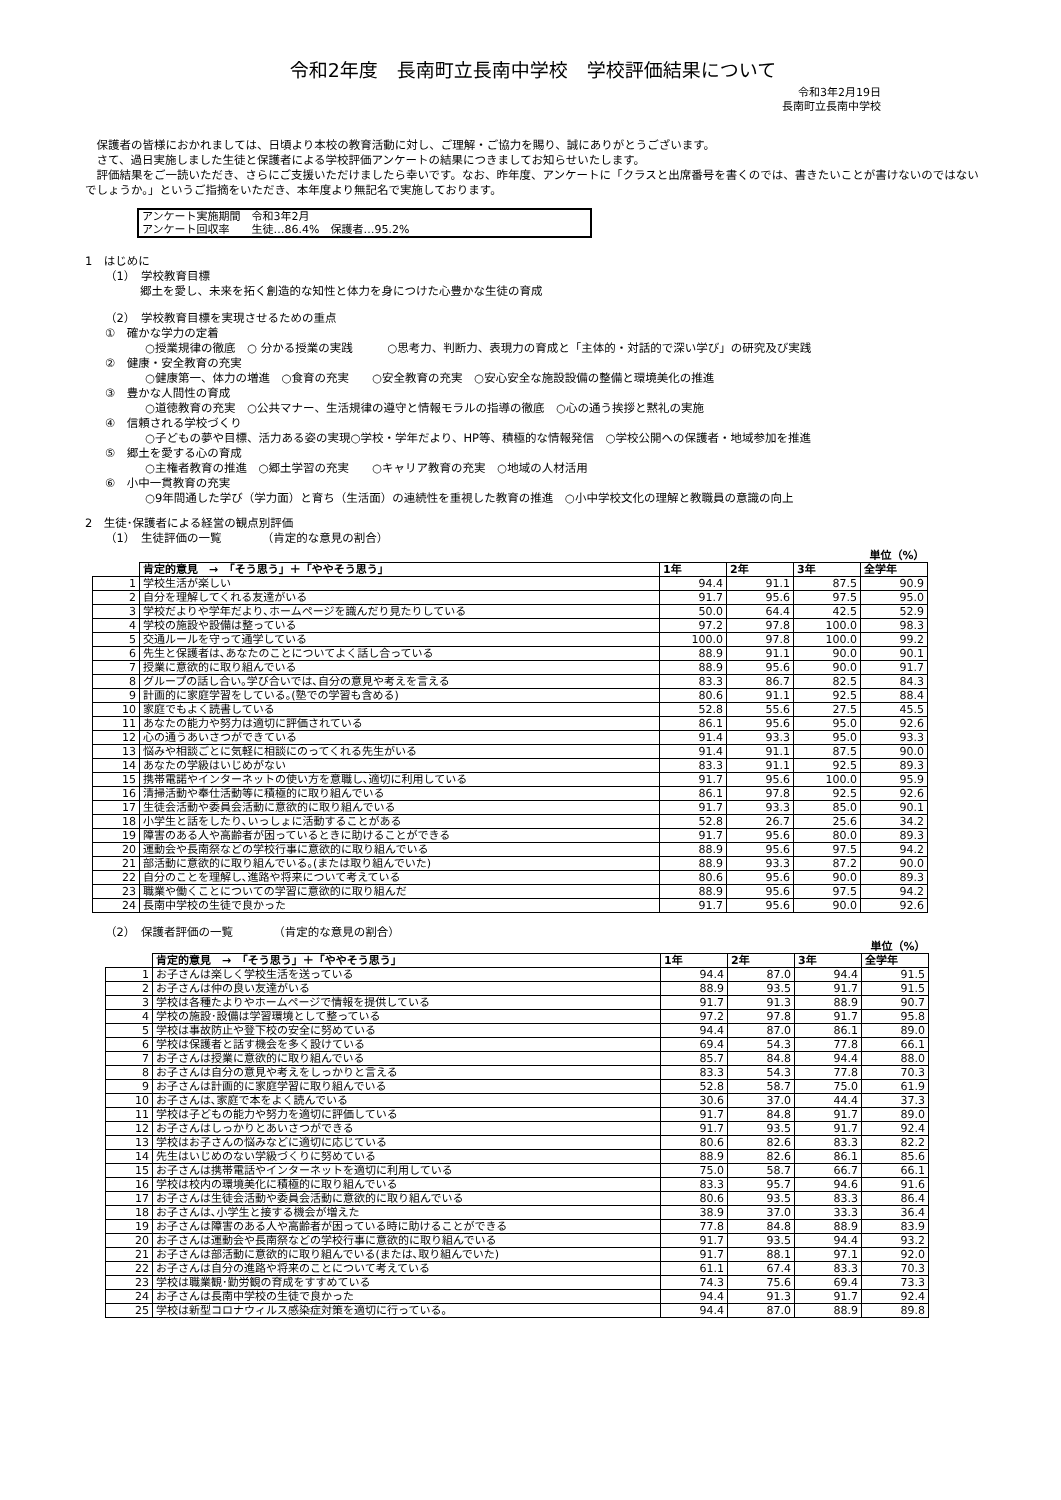令和2年度　長南町立長南中学校　学校評価結果について
令和3年2月19日
長南町立長南中学校
　保護者の皆様におかれましては、日頃より本校の教育活動に対し、ご理解・ご協力を賜り、誠にありがとうございます。
　さて、過日実施しました生徒と保護者による学校評価アンケートの結果につきましてお知らせいたします。
　評価結果をご一読いただき、さらにご支援いただけましたら幸いです。なお、昨年度、アンケートに「クラスと出席番号を書くのでは、書きたいことが書けないのではないでしょうか。」というご指摘をいただき、本年度より無記名で実施しております。
アンケート実施期間　令和3年2月
アンケート回収率　　生徒…86.4%　保護者…95.2%
1　はじめに
（1）　学校教育目標
郷土を愛し、未来を拓く創造的な知性と体力を身につけた心豊かな生徒の育成
（2）　学校教育目標を実現させるための重点
①　確かな学力の定着
○授業規律の徹底　○ 分かる授業の実践　　　○思考力、判断力、表現力の育成と「主体的・対話的で深い学び」の研究及び実践
②　健康・安全教育の充実
○健康第一、体力の増進　○食育の充実　　○安全教育の充実　○安心安全な施設設備の整備と環境美化の推進
③　豊かな人間性の育成
○道徳教育の充実　○公共マナー、生活規律の遵守と情報モラルの指導の徹底　○心の通う挨拶と黙礼の実施
④　信頼される学校づくり
○子どもの夢や目標、活力ある姿の実現○学校・学年だより、HP等、積極的な情報発信　○学校公開への保護者・地域参加を推進
⑤　郷土を愛する心の育成
○主権者教育の推進　○郷土学習の充実　　○キャリア教育の充実　○地域の人材活用
⑥　小中一貫教育の充実
○9年間通した学び（学力面）と育ち（生活面）の連続性を重視した教育の推進　○小中学校文化の理解と教職員の意識の向上
2　生徒･保護者による経営の観点別評価
（1）　生徒評価の一覧　　　　（肯定的な意見の割合）
| | | | | | 単位（%） |
| | 肯定的意見 → 「そう思う」＋「ややそう思う」 | 1年 | 2年 | 3年 | 全学年 |
| 1 | 学校生活が楽しい | 94.4 | 91.1 | 87.5 | 90.9 |
| 2 | 自分を理解してくれる友達がいる | 91.7 | 95.6 | 97.5 | 95.0 |
| 3 | 学校だよりや学年だより､ホームページを識んだり見たりしている | 50.0 | 64.4 | 42.5 | 52.9 |
| 4 | 学校の施設や設備は整っている | 97.2 | 97.8 | 100.0 | 98.3 |
| 5 | 交通ルールを守って通学している | 100.0 | 97.8 | 100.0 | 99.2 |
| 6 | 先生と保護者は､あなたのことについてよく話し合っている | 88.9 | 91.1 | 90.0 | 90.1 |
| 7 | 授業に意欲的に取り組んでいる | 88.9 | 95.6 | 90.0 | 91.7 |
| 8 | グループの話し合い｡学び合いでは､自分の意見や考えを言える | 83.3 | 86.7 | 82.5 | 84.3 |
| 9 | 計画的に家庭学習をしている｡(塾での学習も含める) | 80.6 | 91.1 | 92.5 | 88.4 |
| 10 | 家庭でもよく読書している | 52.8 | 55.6 | 27.5 | 45.5 |
| 11 | あなたの能力や努力は適切に評価されている | 86.1 | 95.6 | 95.0 | 92.6 |
| 12 | 心の通うあいさつができている | 91.4 | 93.3 | 95.0 | 93.3 |
| 13 | 悩みや相談ごとに気軽に相談にのってくれる先生がいる | 91.4 | 91.1 | 87.5 | 90.0 |
| 14 | あなたの学級はいじめがない | 83.3 | 91.1 | 92.5 | 89.3 |
| 15 | 携帯電諾やインターネットの使い方を意職し､適切に利用している | 91.7 | 95.6 | 100.0 | 95.9 |
| 16 | 清掃活動や奉仕活動等に積極的に取り組んでいる | 86.1 | 97.8 | 92.5 | 92.6 |
| 17 | 生徒会活動や委員会活動に意欲的に取り組んでいる | 91.7 | 93.3 | 85.0 | 90.1 |
| 18 | 小学生と話をしたり､いっしょに活動することがある | 52.8 | 26.7 | 25.6 | 34.2 |
| 19 | 障害のある人や高齢者が困っているときに助けることができる | 91.7 | 95.6 | 80.0 | 89.3 |
| 20 | 運動会や長南祭などの学校行事に意欲的に取り組んでいる | 88.9 | 95.6 | 97.5 | 94.2 |
| 21 | 部活動に意欲的に取り組んでいる｡(または取り組んでいた) | 88.9 | 93.3 | 87.2 | 90.0 |
| 22 | 自分のことを理解し､進路や将来について考えている | 80.6 | 95.6 | 90.0 | 89.3 |
| 23 | 職業や働くことについての学習に意欲的に取り組んだ | 88.9 | 95.6 | 97.5 | 94.2 |
| 24 | 長南中学校の生徒で良かった | 91.7 | 95.6 | 90.0 | 92.6 |
（2）　保護者評価の一覧　　　　（肯定的な意見の割合）
| | | | | | 単位（%） |
| | 肯定的意見 → 「そう思う」＋「ややそう思う」 | 1年 | 2年 | 3年 | 全学年 |
| 1 | お子さんは楽しく学校生活を送っている | 94.4 | 87.0 | 94.4 | 91.5 |
| 2 | お子さんは仲の良い友達がいる | 88.9 | 93.5 | 91.7 | 91.5 |
| 3 | 学校は各種たよりやホームページで情報を提供している | 91.7 | 91.3 | 88.9 | 90.7 |
| 4 | 学校の施設･設備は学習環境として整っている | 97.2 | 97.8 | 91.7 | 95.8 |
| 5 | 学校は事故防止や登下校の安全に努めている | 94.4 | 87.0 | 86.1 | 89.0 |
| 6 | 学校は保護者と話す機会を多く設けている | 69.4 | 54.3 | 77.8 | 66.1 |
| 7 | お子さんは授業に意欲的に取り組んでいる | 85.7 | 84.8 | 94.4 | 88.0 |
| 8 | お子さんは自分の意見や考えをしっかりと言える | 83.3 | 54.3 | 77.8 | 70.3 |
| 9 | お子さんは計画的に家庭学習に取り組んでいる | 52.8 | 58.7 | 75.0 | 61.9 |
| 10 | お子さんは､家庭で本をよく読んでいる | 30.6 | 37.0 | 44.4 | 37.3 |
| 11 | 学校は子どもの能力や努力を適切に評価している | 91.7 | 84.8 | 91.7 | 89.0 |
| 12 | お子さんはしっかりとあいさつができる | 91.7 | 93.5 | 91.7 | 92.4 |
| 13 | 学校はお子さんの悩みなどに適切に応じている | 80.6 | 82.6 | 83.3 | 82.2 |
| 14 | 先生はいじめのない学級づくりに努めている | 88.9 | 82.6 | 86.1 | 85.6 |
| 15 | お子さんは携帯電話やインターネットを適切に利用している | 75.0 | 58.7 | 66.7 | 66.1 |
| 16 | 学校は校内の環境美化に積極的に取り組んでいる | 83.3 | 95.7 | 94.6 | 91.6 |
| 17 | お子さんは生徒会活動や委員会活動に意欲的に取り組んでいる | 80.6 | 93.5 | 83.3 | 86.4 |
| 18 | お子さんは､小学生と接する機会が増えた | 38.9 | 37.0 | 33.3 | 36.4 |
| 19 | お子さんは障害のある人や高齢者が困っている時に助けることができる | 77.8 | 84.8 | 88.9 | 83.9 |
| 20 | お子さんは運動会や長南祭などの学校行事に意欲的に取り組んでいる | 91.7 | 93.5 | 94.4 | 93.2 |
| 21 | お子さんは部活動に意欲的に取り組んでいる(または､取り組んでいた) | 91.7 | 88.1 | 97.1 | 92.0 |
| 22 | お子さんは自分の進路や将来のことについて考えている | 61.1 | 67.4 | 83.3 | 70.3 |
| 23 | 学校は職業観･勤労観の育成をすすめている | 74.3 | 75.6 | 69.4 | 73.3 |
| 24 | お子さんは長南中学校の生徒で良かった | 94.4 | 91.3 | 91.7 | 92.4 |
| 25 | 学校は新型コロナウィルス感染症対策を適切に行っている｡ | 94.4 | 87.0 | 88.9 | 89.8 |